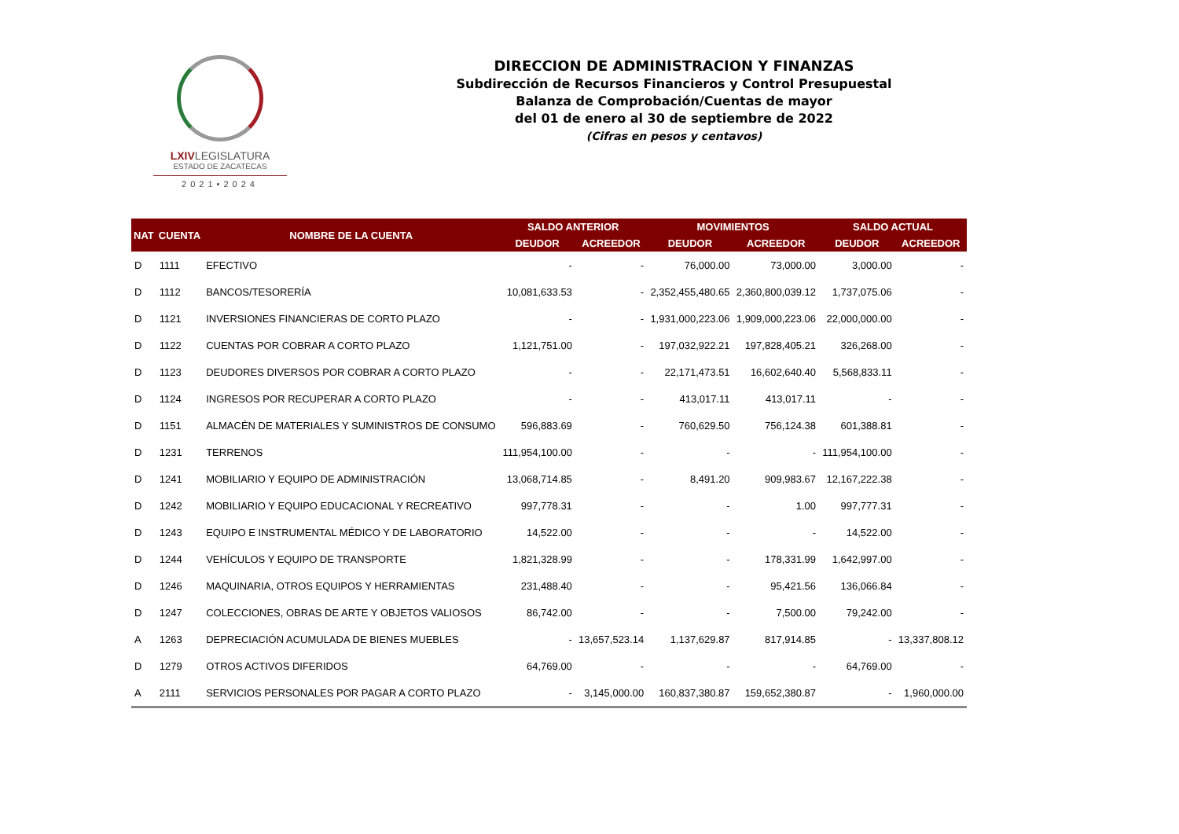LXIVLEGISLATURA
ESTADO DE ZACATECAS
2021•2024
DIRECCION DE ADMINISTRACION Y FINANZAS
Subdirección de Recursos Financieros y Control Presupuestal
Balanza de Comprobación/Cuentas de mayor
del 01 de enero al 30 de septiembre de 2022
(Cifras en pesos y centavos)
| NAT | CUENTA | NOMBRE DE LA CUENTA | SALDO ANTERIOR | | MOVIMIENTOS | | SALDO ACTUAL | |
| --- | --- | --- | --- | --- | --- | --- | --- | --- |
| | | | DEUDOR | ACREEDOR | DEUDOR | ACREEDOR | DEUDOR | ACREEDOR |
| D | 1111 | EFECTIVO | - | - | 76,000.00 | 73,000.00 | 3,000.00 | - |
| D | 1112 | BANCOS/TESORERÍA | 10,081,633.53 | - | 2,352,455,480.65 | 2,360,800,039.12 | 1,737,075.06 | - |
| D | 1121 | INVERSIONES FINANCIERAS DE CORTO PLAZO | - | - | 1,931,000,223.06 | 1,909,000,223.06 | 22,000,000.00 | - |
| D | 1122 | CUENTAS POR COBRAR A CORTO PLAZO | 1,121,751.00 | - | 197,032,922.21 | 197,828,405.21 | 326,268.00 | - |
| D | 1123 | DEUDORES DIVERSOS POR COBRAR A CORTO PLAZO | - | - | 22,171,473.51 | 16,602,640.40 | 5,568,833.11 | - |
| D | 1124 | INGRESOS POR RECUPERAR A CORTO PLAZO | - | - | 413,017.11 | 413,017.11 | - | - |
| D | 1151 | ALMACÉN DE MATERIALES Y SUMINISTROS DE CONSUMO | 596,883.69 | - | 760,629.50 | 756,124.38 | 601,388.81 | - |
| D | 1231 | TERRENOS | 111,954,100.00 | - | - | - | 111,954,100.00 | - |
| D | 1241 | MOBILIARIO Y EQUIPO DE ADMINISTRACIÓN | 13,068,714.85 | - | 8,491.20 | 909,983.67 | 12,167,222.38 | - |
| D | 1242 | MOBILIARIO Y EQUIPO EDUCACIONAL Y RECREATIVO | 997,778.31 | - | - | 1.00 | 997,777.31 | - |
| D | 1243 | EQUIPO E INSTRUMENTAL MÉDICO Y DE LABORATORIO | 14,522.00 | - | - | - | 14,522.00 | - |
| D | 1244 | VEHÍCULOS Y EQUIPO DE TRANSPORTE | 1,821,328.99 | - | - | 178,331.99 | 1,642,997.00 | - |
| D | 1246 | MAQUINARIA, OTROS EQUIPOS Y HERRAMIENTAS | 231,488.40 | - | - | 95,421.56 | 136,066.84 | - |
| D | 1247 | COLECCIONES, OBRAS DE ARTE Y OBJETOS VALIOSOS | 86,742.00 | - | - | 7,500.00 | 79,242.00 | - |
| A | 1263 | DEPRECIACIÓN ACUMULADA DE BIENES MUEBLES | - | 13,657,523.14 | 1,137,629.87 | 817,914.85 | - | 13,337,808.12 |
| D | 1279 | OTROS ACTIVOS DIFERIDOS | 64,769.00 | - | - | - | 64,769.00 | - |
| A | 2111 | SERVICIOS PERSONALES POR PAGAR A CORTO PLAZO | - | 3,145,000.00 | 160,837,380.87 | 159,652,380.87 | - | 1,960,000.00 |